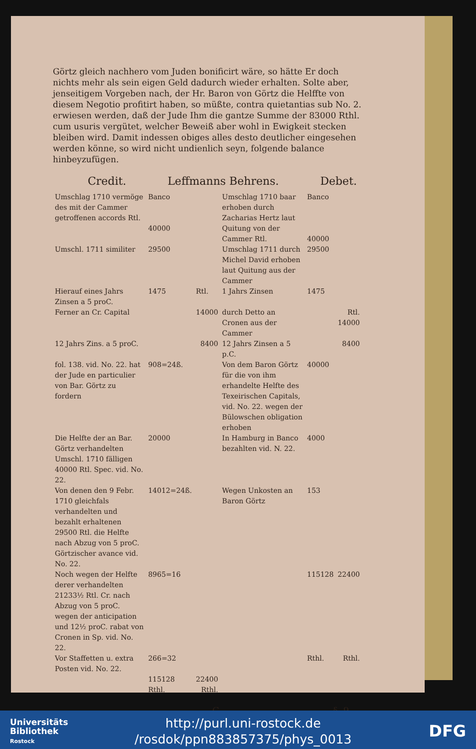Görtz gleich nachhero vom Juden bonificirt wäre, so hätte Er doch nichts mehr als sein eigen Geld dadurch wieder erhalten. Solte aber, jenseitigem Vorgeben nach, der Hr. Baron von Görtz die Helffte von diesem Negotio profitirt haben, so müßte, contra quietantias sub No. 2. erwiesen werden, daß der Jude Ihm die gantze Summe der 83000 Rthl. cum usuris vergütet, welcher Beweiß aber wohl in Ewigkeit stecken bleiben wird. Damit indessen obiges alles desto deutlicher eingesehen werden könne, so wird nicht undienlich seyn, folgende balance hinbeyzufügen.
Credit. Leffmanns Behrens. Debet.
| Umschlag 1710 vermöge des mit der Cammer getroffenen accords Rtl. | Banco 40000 | | Umschlag 1710 baar erhoben durch Zacharias Hertz laut Quitung von der Cammer Rtl. | Banco 40000 | |
| Umschl. 1711 similiter | 29500 | | Umschlag 1711 durch Michel David erhoben laut Quitung aus der Cammer | 29500 | |
| Hierauf eines Jahrs Zinsen a 5 proC. | 1475 | Rtl. | 1 Jahrs Zinsen | 1475 | |
| Ferner an Cr. Capital | | 14000 | durch Detto an Cronen aus der Cammer | | Rtl. 14000 |
| 12 Jahrs Zins. a 5 proC. | | 8400 | 12 Jahrs Zinsen a 5 p.C. | | 8400 |
| fol. 138. vid. No. 22. hat der Jude en particulier von Bar. Görtz zu fordern | 908=24ß. | | Von dem Baron Görtz für die von ihm erhandelte Helfte des Texeirischen Capitals, vid. No. 22. wegen der Bülowschen obligation erhoben | 40000 | |
| Die Helfte der an Bar. Görtz verhandelten Umschl. 1710 fälligen 40000 Rtl. Spec. vid. No. 22. | 20000 | | In Hamburg in Banco bezahlten vid. N. 22. | 4000 | |
| Von denen den 9 Febr. 1710 gleichfals verhandelten und bezahlt erhaltenen 29500 Rtl. die Helfte nach Abzug von 5 proC. Görtzischer avance vid. No. 22. | 14012=24ß. | | Wegen Unkosten an Baron Görtz | 153 | |
| Noch wegen der Helfte derer verhandelten 21233½ Rtl. Cr. nach Abzug von 5 proC. wegen der anticipation und 12½ proC. rabat von Cronen in Sp. vid. No. 22. | 8965=16 | | | 115128 | 22400 |
| Vor Staffetten u. extra Posten vid. No. 22. | 266=32 | | | Rthl. | Rthl. |
| | 115128 Rthl. | 22400 Rthl. | | | |
C §. 9.
Universitäts
Bibliothek
Rostock
http://purl.uni-rostock.de
/rosdok/ppn883857375/phys_0013
DFG